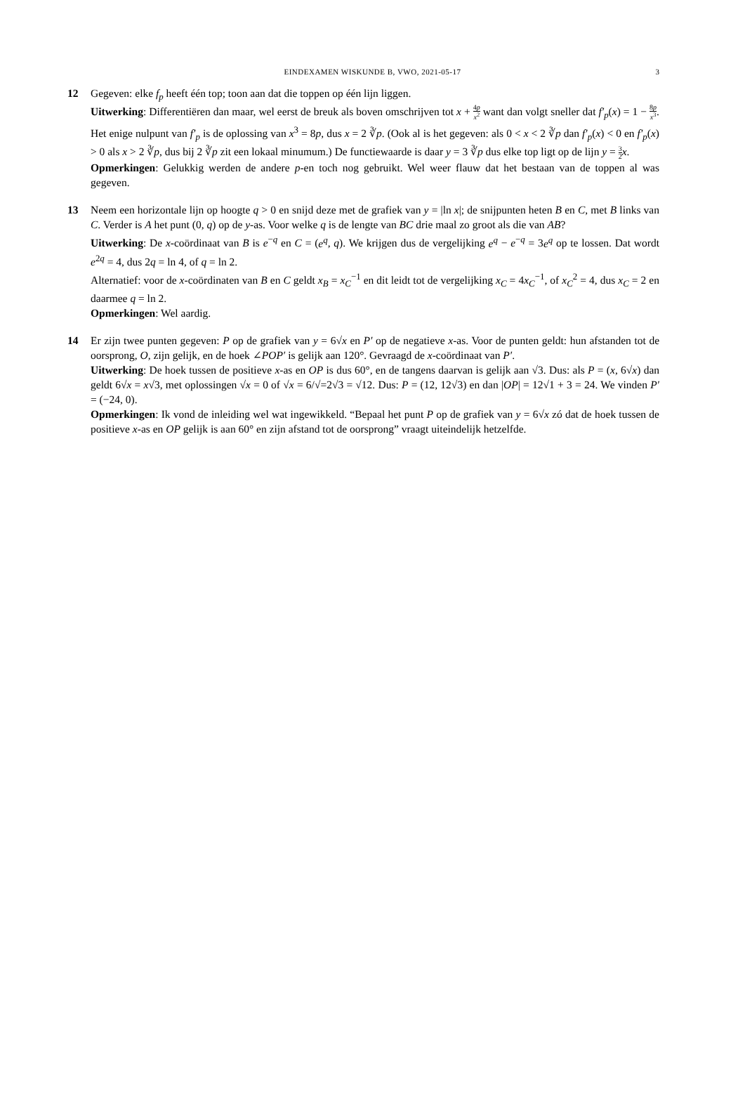EINDEXAMEN WISKUNDE B, VWO, 2021-05-17
3
12 Gegeven: elke f<sub>p</sub> heeft één top; toon aan dat die toppen op één lijn liggen.
Uitwerking: Differentiëren dan maar, wel eerst de breuk als boven omschrijven tot x + 4p x<sup>2</sup> want dan volgt sneller dat f′<sub>p</sub>(x) = 1 − 8p x<sup>3</sup>. Het enige nulpunt van f′<sub>p</sub> is de oplossing van x<sup>3</sup> = 8p, dus x = 2 ∛p. (Ook al is het gegeven: als 0 < x < 2 ∛p dan f′<sub>p</sub>(x) < 0 en f′<sub>p</sub>(x) > 0 als x > 2 ∛p, dus bij 2 ∛p zit een lokaal minumum.) De functiewaarde is daar y = 3 ∛p dus elke top ligt op de lijn y = 3 2 x.
Opmerkingen: Gelukkig werden de andere p-en toch nog gebruikt. Wel weer flauw dat het bestaan van de toppen al was gegeven.
13 Neem een horizontale lijn op hoogte q > 0 en snijd deze met de grafiek van y = |ln x|; de snijpunten heten B en C, met B links van C. Verder is A het punt (0, q) op de y-as. Voor welke q is de lengte van BC drie maal zo groot als die van AB?
Uitwerking: De x-coördinaat van B is e<sup>−q</sup> en C = (e<sup>q</sup>, q). We krijgen dus de vergelijking e<sup>q</sup> − e<sup>−q</sup> = 3e<sup>q</sup> op te lossen. Dat wordt e<sup>2q</sup> = 4, dus 2q = ln 4, of q = ln 2.
Alternatief: voor de x-coördinaten van B en C geldt x<sub>B</sub> = x<sub>C</sub><sup>−1</sup> en dit leidt tot de vergelijking x<sub>C</sub> = 4x<sub>C</sub><sup>−1</sup>, of x<sub>C</sub><sup>2</sup> = 4, dus x<sub>C</sub> = 2 en daarmee q = ln 2.
Opmerkingen: Wel aardig.
14 Er zijn twee punten gegeven: P op de grafiek van y = 6√x en P′ op de negatieve x-as. Voor de punten geldt: hun afstanden tot de oorsprong, O, zijn gelijk, en de hoek ∠POP′ is gelijk aan 120°. Gevraagd de x-coördinaat van P′.
Uitwerking: De hoek tussen de positieve x-as en OP is dus 60°, en de tangens daarvan is gelijk aan √3. Dus: als P = (x, 6√x) dan geldt 6√x = x√3, met oplossingen √x = 0 of √x = 6/√=2√3 = √12. Dus: P = (12, 12√3) en dan |OP| = 12√1 + 3 = 24. We vinden P′ = (−24, 0).
Opmerkingen: Ik vond de inleiding wel wat ingewikkeld. “Bepaal het punt P op de grafiek van y = 6√x zó dat de hoek tussen de positieve x-as en OP gelijk is aan 60° en zijn afstand tot de oorsprong” vraagt uiteindelijk hetzelfde.